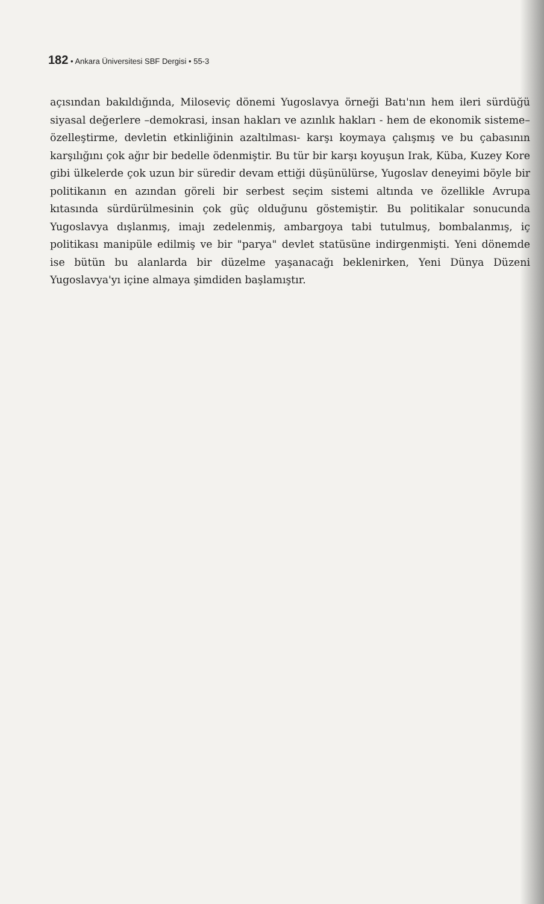182 • Ankara Üniversitesi SBF Dergisi • 55-3
açısından bakıldığında, Miloseviç dönemi Yugoslavya örneği Batı'nın hem ileri sürdüğü siyasal değerlere –demokrasi, insan hakları ve azınlık hakları - hem de ekonomik sisteme– özelleştirme, devletin etkinliğinin azaltılması- karşı koymaya çalışmış ve bu çabasının karşılığını çok ağır bir bedelle ödenmiştir. Bu tür bir karşı koyuşun Irak, Küba, Kuzey Kore gibi ülkelerde çok uzun bir süredir devam ettiği düşünülürse, Yugoslav deneyimi böyle bir politikanın en azından göreli bir serbest seçim sistemi altında ve özellikle Avrupa kıtasında sürdürülmesinin çok güç olduğunu göstemiştir. Bu politikalar sonucunda Yugoslavya dışlanmış, imajı zedelenmiş, ambargoya tabi tutulmuş, bombalanmış, iç politikası manipüle edilmiş ve bir "parya" devlet statüsüne indirgenmişti. Yeni dönemde ise bütün bu alanlarda bir düzelme yaşanacağı beklenirken, Yeni Dünya Düzeni Yugoslavya'yı içine almaya şimdiden başlamıştır.